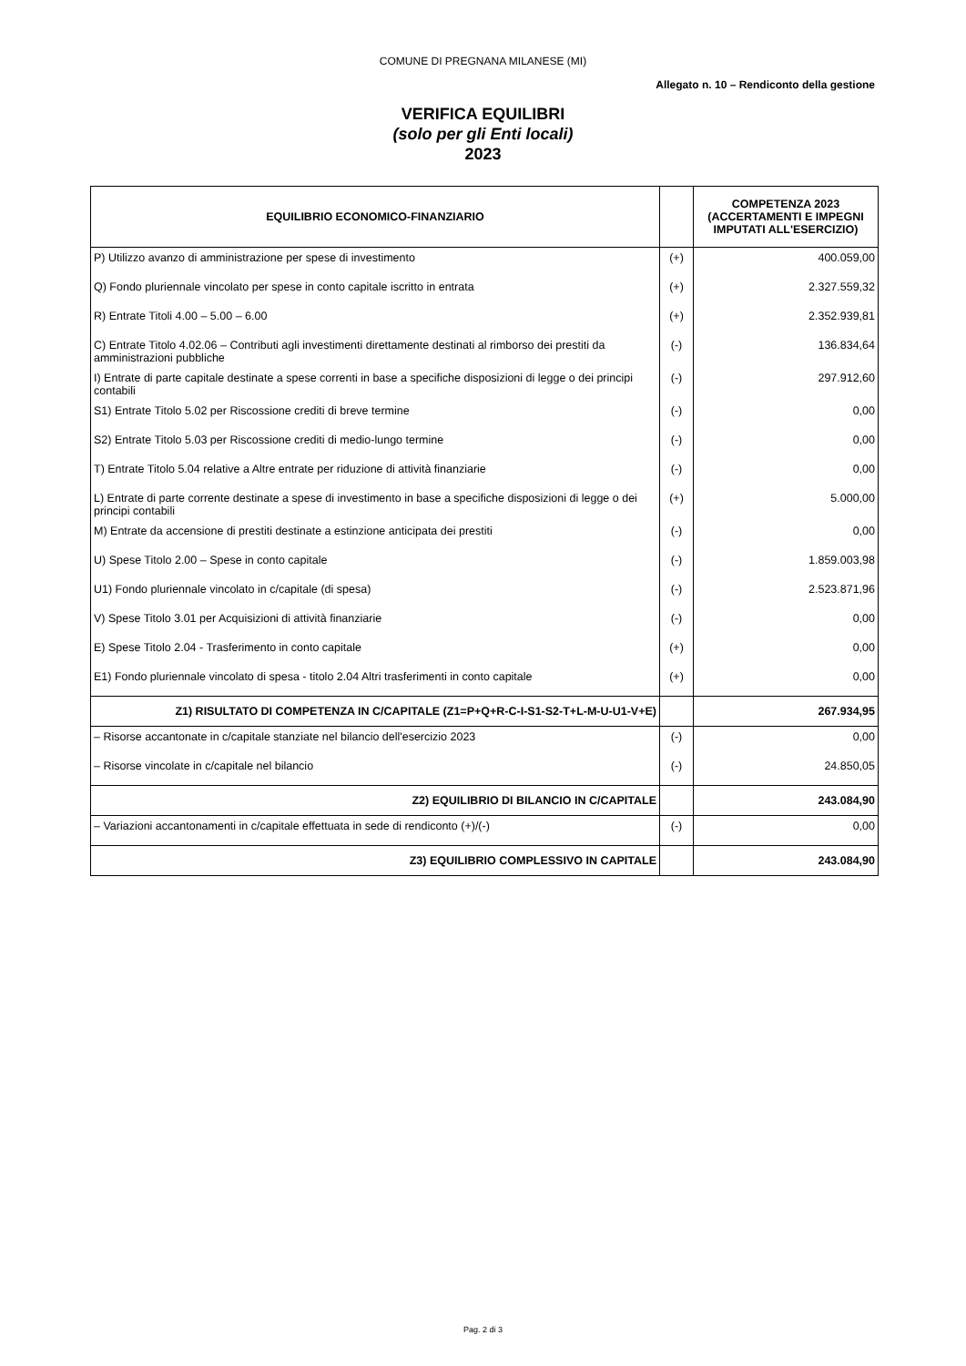COMUNE DI PREGNANA MILANESE (MI)
Allegato n. 10 – Rendiconto della gestione
VERIFICA EQUILIBRI
(solo per gli Enti locali)
2023
| EQUILIBRIO ECONOMICO-FINANZIARIO | | COMPETENZA 2023 (ACCERTAMENTI E IMPEGNI IMPUTATI ALL'ESERCIZIO) |
| --- | --- | --- |
| P) Utilizzo avanzo di amministrazione per spese di investimento | (+) | 400.059,00 |
| Q) Fondo pluriennale vincolato per spese in conto capitale iscritto in entrata | (+) | 2.327.559,32 |
| R) Entrate Titoli 4.00 – 5.00 – 6.00 | (+) | 2.352.939,81 |
| C) Entrate Titolo 4.02.06 – Contributi agli investimenti direttamente destinati al rimborso dei prestiti da amministrazioni pubbliche | (-) | 136.834,64 |
| I) Entrate di parte capitale destinate a spese correnti in base a specifiche disposizioni di legge o dei principi contabili | (-) | 297.912,60 |
| S1) Entrate Titolo 5.02 per Riscossione crediti di breve termine | (-) | 0,00 |
| S2) Entrate Titolo 5.03 per Riscossione crediti di medio-lungo termine | (-) | 0,00 |
| T) Entrate Titolo 5.04 relative a Altre entrate per riduzione di attività finanziarie | (-) | 0,00 |
| L) Entrate di parte corrente destinate a spese di investimento in base a specifiche disposizioni di legge o dei principi contabili | (+) | 5.000,00 |
| M) Entrate da accensione di prestiti destinate a estinzione anticipata dei prestiti | (-) | 0,00 |
| U) Spese Titolo 2.00 – Spese in conto capitale | (-) | 1.859.003,98 |
| U1) Fondo pluriennale vincolato in c/capitale (di spesa) | (-) | 2.523.871,96 |
| V) Spese Titolo 3.01 per Acquisizioni di attività finanziarie | (-) | 0,00 |
| E) Spese Titolo 2.04 - Trasferimento in conto capitale | (+) | 0,00 |
| E1) Fondo pluriennale vincolato di spesa - titolo 2.04 Altri trasferimenti in conto capitale | (+) | 0,00 |
| Z1) RISULTATO DI COMPETENZA IN C/CAPITALE (Z1=P+Q+R-C-I-S1-S2-T+L-M-U-U1-V+E) | | 267.934,95 |
| – Risorse accantonate in c/capitale stanziate nel bilancio dell'esercizio 2023 | (-) | 0,00 |
| – Risorse vincolate in c/capitale nel bilancio | (-) | 24.850,05 |
| Z2) EQUILIBRIO DI BILANCIO IN C/CAPITALE | | 243.084,90 |
| – Variazioni accantonamenti in c/capitale effettuata in sede di rendiconto (+)/(-) | (-) | 0,00 |
| Z3) EQUILIBRIO COMPLESSIVO IN CAPITALE | | 243.084,90 |
Pag. 2 di 3